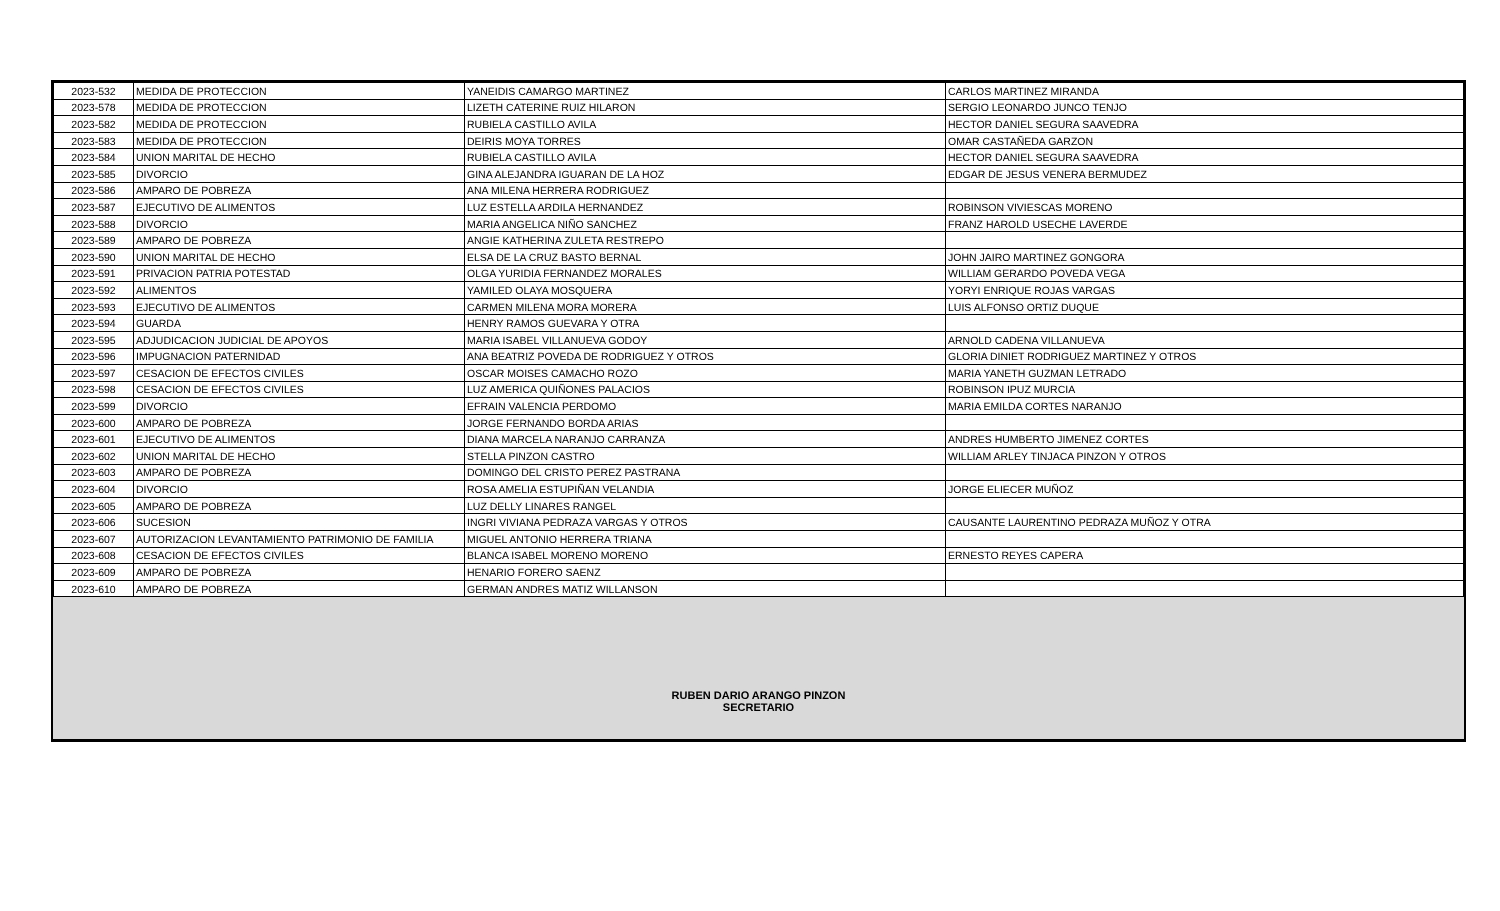| 2023-532 | MEDIDA DE PROTECCION | YANEIDIS CAMARGO MARTINEZ | CARLOS MARTINEZ MIRANDA |
| 2023-578 | MEDIDA DE PROTECCION | LIZETH CATERINE RUIZ HILARON | SERGIO LEONARDO JUNCO TENJO |
| 2023-582 | MEDIDA DE PROTECCION | RUBIELA CASTILLO AVILA | HECTOR DANIEL SEGURA SAAVEDRA |
| 2023-583 | MEDIDA DE PROTECCION | DEIRIS MOYA TORRES | OMAR CASTAÑEDA GARZON |
| 2023-584 | UNION MARITAL DE HECHO | RUBIELA CASTILLO AVILA | HECTOR DANIEL SEGURA SAAVEDRA |
| 2023-585 | DIVORCIO | GINA ALEJANDRA IGUARAN DE LA HOZ | EDGAR DE JESUS VENERA BERMUDEZ |
| 2023-586 | AMPARO DE POBREZA | ANA MILENA HERRERA RODRIGUEZ | |
| 2023-587 | EJECUTIVO DE ALIMENTOS | LUZ ESTELLA ARDILA HERNANDEZ | ROBINSON VIVIESCAS MORENO |
| 2023-588 | DIVORCIO | MARIA ANGELICA NIÑO SANCHEZ | FRANZ HAROLD USECHE LAVERDE |
| 2023-589 | AMPARO DE POBREZA | ANGIE KATHERINA ZULETA RESTREPO | |
| 2023-590 | UNION MARITAL DE HECHO | ELSA DE LA CRUZ BASTO BERNAL | JOHN JAIRO MARTINEZ GONGORA |
| 2023-591 | PRIVACION PATRIA POTESTAD | OLGA YURIDIA FERNANDEZ MORALES | WILLIAM GERARDO POVEDA VEGA |
| 2023-592 | ALIMENTOS | YAMILED OLAYA MOSQUERA | YORYI ENRIQUE ROJAS VARGAS |
| 2023-593 | EJECUTIVO DE ALIMENTOS | CARMEN MILENA MORA MORERA | LUIS ALFONSO ORTIZ DUQUE |
| 2023-594 | GUARDA | HENRY RAMOS GUEVARA Y OTRA | |
| 2023-595 | ADJUDICACION JUDICIAL DE APOYOS | MARIA ISABEL VILLANUEVA GODOY | ARNOLD CADENA VILLANUEVA |
| 2023-596 | IMPUGNACION PATERNIDAD | ANA BEATRIZ POVEDA DE RODRIGUEZ Y OTROS | GLORIA DINIET RODRIGUEZ MARTINEZ Y OTROS |
| 2023-597 | CESACION DE EFECTOS CIVILES | OSCAR MOISES CAMACHO ROZO | MARIA YANETH GUZMAN LETRADO |
| 2023-598 | CESACION DE EFECTOS CIVILES | LUZ AMERICA QUIÑONES PALACIOS | ROBINSON IPUZ MURCIA |
| 2023-599 | DIVORCIO | EFRAIN VALENCIA PERDOMO | MARIA EMILDA CORTES NARANJO |
| 2023-600 | AMPARO DE POBREZA | JORGE FERNANDO BORDA ARIAS | |
| 2023-601 | EJECUTIVO DE ALIMENTOS | DIANA MARCELA NARANJO CARRANZA | ANDRES HUMBERTO JIMENEZ CORTES |
| 2023-602 | UNION MARITAL DE HECHO | STELLA PINZON CASTRO | WILLIAM ARLEY TINJACA PINZON Y OTROS |
| 2023-603 | AMPARO DE POBREZA | DOMINGO DEL CRISTO PEREZ PASTRANA | |
| 2023-604 | DIVORCIO | ROSA AMELIA ESTUPIÑAN VELANDIA | JORGE ELIECER MUÑOZ |
| 2023-605 | AMPARO DE POBREZA | LUZ DELLY LINARES RANGEL | |
| 2023-606 | SUCESION | INGRI VIVIANA PEDRAZA VARGAS Y OTROS | CAUSANTE LAURENTINO PEDRAZA MUÑOZ Y OTRA |
| 2023-607 | AUTORIZACION LEVANTAMIENTO PATRIMONIO DE FAMILIA | MIGUEL ANTONIO HERRERA TRIANA | |
| 2023-608 | CESACION DE EFECTOS CIVILES | BLANCA ISABEL MORENO MORENO | ERNESTO REYES CAPERA |
| 2023-609 | AMPARO DE POBREZA | HENARIO FORERO SAENZ | |
| 2023-610 | AMPARO DE POBREZA | GERMAN ANDRES MATIZ WILLANSON | |
RUBEN DARIO ARANGO PINZON
SECRETARIO